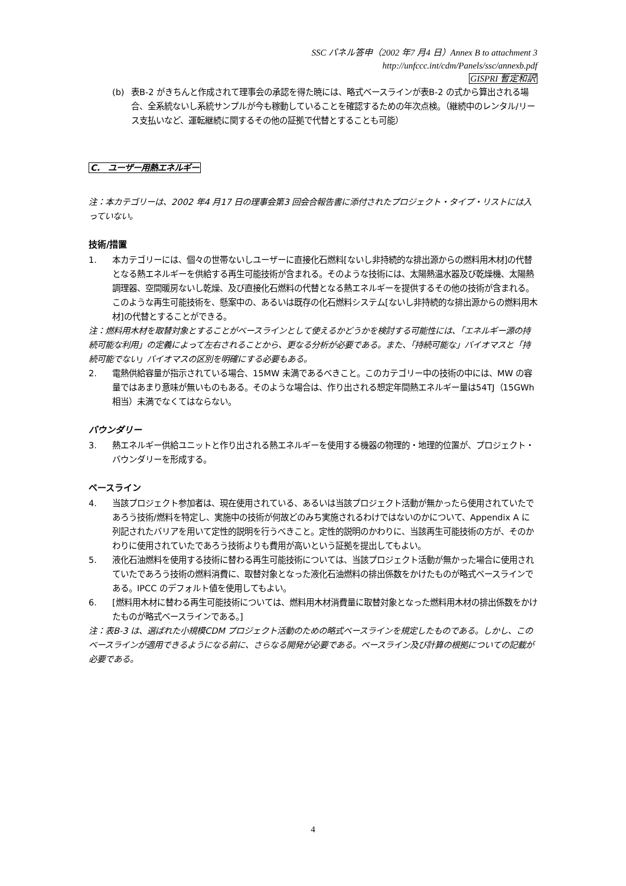SSC パネル答申（2002 年7 月4 日）Annex B to attachment 3
http://unfccc.int/cdm/Panels/ssc/annexb.pdf
GISPRI 暫定和訳
(b) 表B-2 がきちんと作成されて理事会の承認を得た暁には、略式ベースラインが表B-2 の式から算出される場合、全系統ないし系統サンプルが今も稼動していることを確認するための年次点検。（継続中のレンタル/リース支払いなど、運転継続に関するその他の証拠で代替とすることも可能）
C.　ユーザー用熱エネルギー
注：本カテゴリーは、2002 年4 月17 日の理事会第3 回会合報告書に添付されたプロジェクト・タイプ・リストには入っていない。
技術/措置
1. 本カテゴリーには、個々の世帯ないしユーザーに直接化石燃料[ないし非持続的な排出源からの燃料用木材]の代替となる熱エネルギーを供給する再生可能技術が含まれる。そのような技術には、太陽熱温水器及び乾燥機、太陽熱調理器、空間暖房ないし乾燥、及び直接化石燃料の代替となる熱エネルギーを提供するその他の技術が含まれる。このような再生可能技術を、懸案中の、あるいは既存の化石燃料システム[ないし非持続的な排出源からの燃料用木材]の代替とすることができる。
注：燃料用木材を取替対象とすることがベースラインとして使えるかどうかを検討する可能性には、「エネルギー源の持続可能な利用」の定義によって左右されることから、更なる分析が必要である。また、「持続可能な」バイオマスと「持続可能でない」バイオマスの区別を明確にする必要もある。
2. 電熱供給容量が指示されている場合、15MW 未満であるべきこと。このカテゴリー中の技術の中には、MW の容量ではあまり意味が無いものもある。そのような場合は、作り出される想定年間熱エネルギー量は54TJ（15GWh 相当）未満でなくてはならない。
バウンダリー
3. 熱エネルギー供給ユニットと作り出される熱エネルギーを使用する機器の物理的・地理的位置が、プロジェクト・バウンダリーを形成する。
ベースライン
4. 当該プロジェクト参加者は、現在使用されている、あるいは当該プロジェクト活動が無かったら使用されていたであろう技術/燃料を特定し、実施中の技術が何故どのみち実施されるわけではないのかについて、Appendix A に列記されたバリアを用いて定性的説明を行うべきこと。定性的説明のかわりに、当該再生可能技術の方が、そのかわりに使用されていたであろう技術よりも費用が高いという証拠を提出してもよい。
5. 液化石油燃料を使用する技術に替わる再生可能技術については、当該プロジェクト活動が無かった場合に使用されていたであろう技術の燃料消費に、取替対象となった液化石油燃料の排出係数をかけたものが略式ベースラインである。IPCC のデフォルト値を使用してもよい。
6. [燃料用木材に替わる再生可能技術については、燃料用木材消費量に取替対象となった燃料用木材の排出係数をかけたものが略式ベースラインである。]
注：表B-3 は、選ばれた小規模CDM プロジェクト活動のための略式ベースラインを規定したものである。しかし、このベースラインが適用できるようになる前に、さらなる開発が必要である。ベースライン及び計算の根拠についての記載が必要である。
4